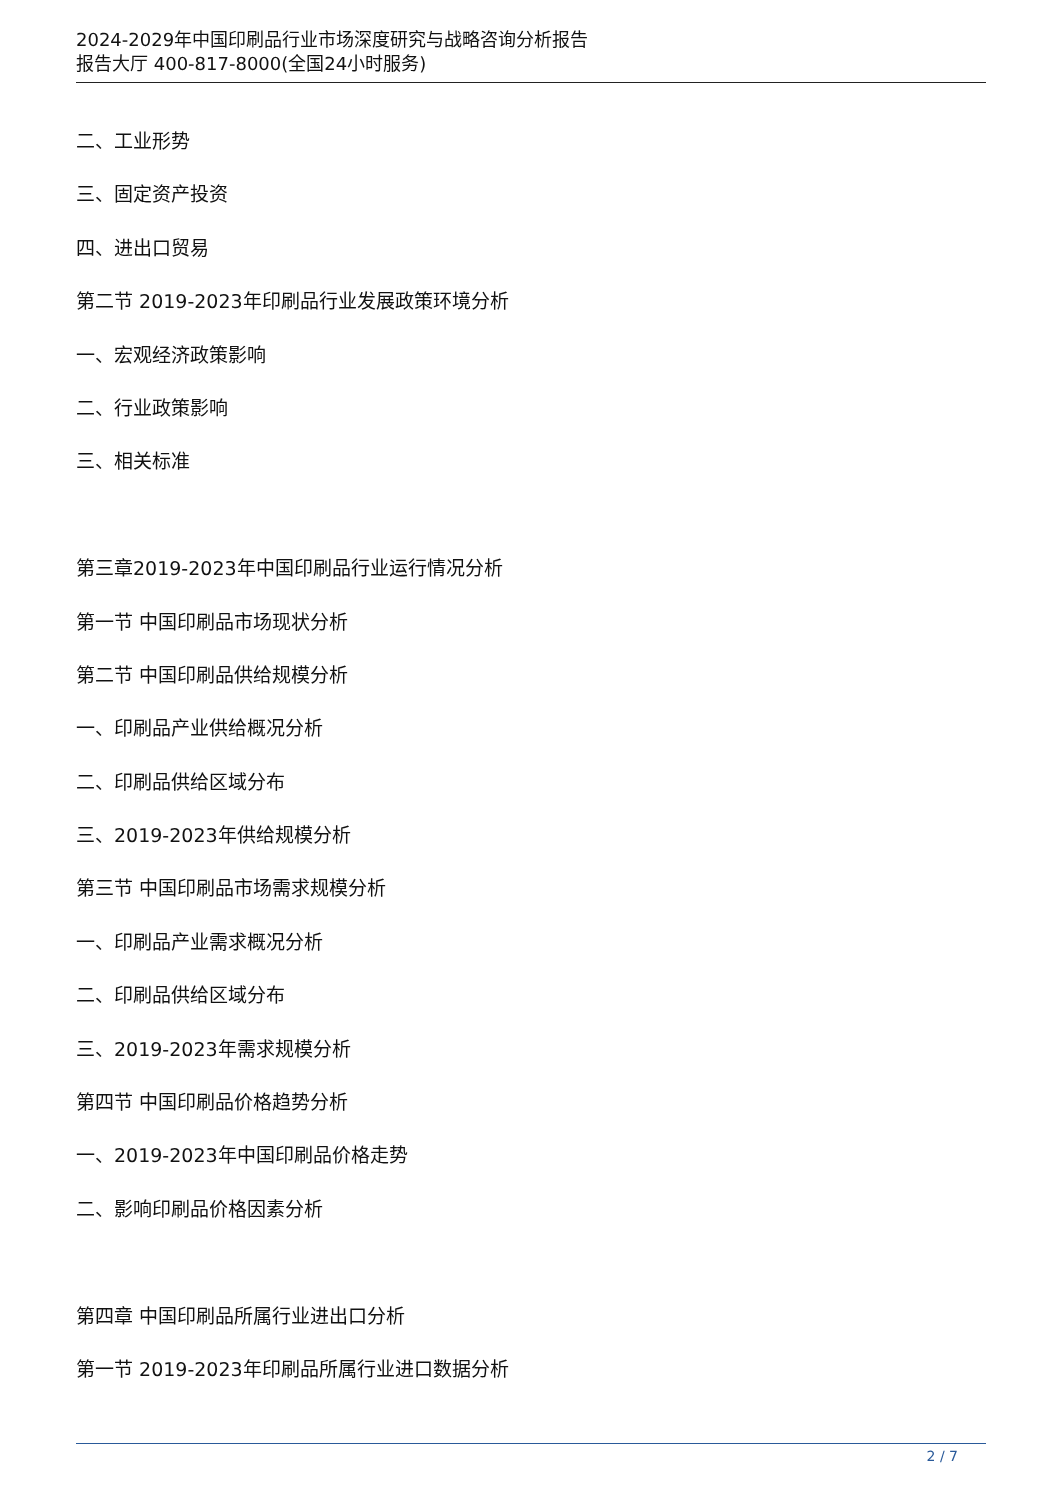2024-2029年中国印刷品行业市场深度研究与战略咨询分析报告
报告大厅 400-817-8000(全国24小时服务)
二、工业形势
三、固定资产投资
四、进出口贸易
第二节 2019-2023年印刷品行业发展政策环境分析
一、宏观经济政策影响
二、行业政策影响
三、相关标准
第三章2019-2023年中国印刷品行业运行情况分析
第一节 中国印刷品市场现状分析
第二节 中国印刷品供给规模分析
一、印刷品产业供给概况分析
二、印刷品供给区域分布
三、2019-2023年供给规模分析
第三节 中国印刷品市场需求规模分析
一、印刷品产业需求概况分析
二、印刷品供给区域分布
三、2019-2023年需求规模分析
第四节 中国印刷品价格趋势分析
一、2019-2023年中国印刷品价格走势
二、影响印刷品价格因素分析
第四章 中国印刷品所属行业进出口分析
第一节 2019-2023年印刷品所属行业进口数据分析
2 / 7